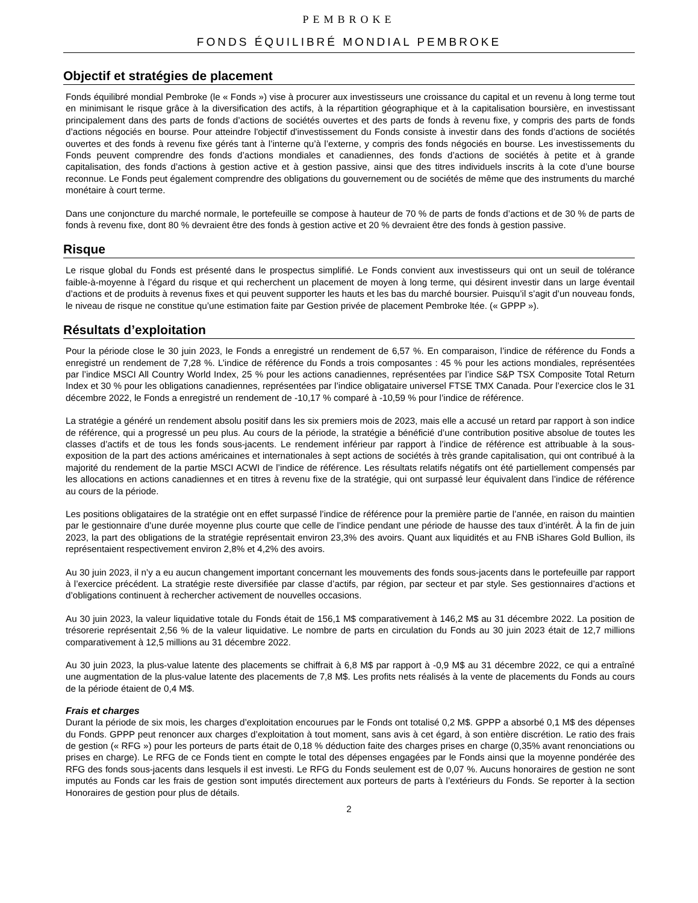PEMBROKE
FONDS ÉQUILIBRÉ MONDIAL PEMBROKE
Objectif et stratégies de placement
Fonds équilibré mondial Pembroke (le « Fonds ») vise à procurer aux investisseurs une croissance du capital et un revenu à long terme tout en minimisant le risque grâce à la diversification des actifs, à la répartition géographique et à la capitalisation boursière, en investissant principalement dans des parts de fonds d’actions de sociétés ouvertes et des parts de fonds à revenu fixe, y compris des parts de fonds d’actions négociés en bourse. Pour atteindre l'objectif d'investissement du Fonds consiste à investir dans des fonds d’actions de sociétés ouvertes et des fonds à revenu fixe gérés tant à l’interne qu’à l’externe, y compris des fonds négociés en bourse. Les investissements du Fonds peuvent comprendre des fonds d’actions mondiales et canadiennes, des fonds d’actions de sociétés à petite et à grande capitalisation, des fonds d’actions à gestion active et à gestion passive, ainsi que des titres individuels inscrits à la cote d’une bourse reconnue. Le Fonds peut également comprendre des obligations du gouvernement ou de sociétés de même que des instruments du marché monétaire à court terme.
Dans une conjoncture du marché normale, le portefeuille se compose à hauteur de 70 % de parts de fonds d’actions et de 30 % de parts de fonds à revenu fixe, dont 80 % devraient être des fonds à gestion active et 20 % devraient être des fonds à gestion passive.
Risque
Le risque global du Fonds est présenté dans le prospectus simplifié. Le Fonds convient aux investisseurs qui ont un seuil de tolérance faible-à-moyenne à l’égard du risque et qui recherchent un placement de moyen à long terme, qui désirent investir dans un large éventail d’actions et de produits à revenus fixes et qui peuvent supporter les hauts et les bas du marché boursier. Puisqu’il s’agit d’un nouveau fonds, le niveau de risque ne constitue qu’une estimation faite par Gestion privée de placement Pembroke ltée. (« GPPP »).
Résultats d’exploitation
Pour la période close le 30 juin 2023, le Fonds a enregistré un rendement de 6,57 %. En comparaison, l’indice de référence du Fonds a enregistré un rendement de 7,28 %. L’indice de référence du Fonds a trois composantes : 45 % pour les actions mondiales, représentées par l’indice MSCI All Country World Index, 25 % pour les actions canadiennes, représentées par l’indice S&P TSX Composite Total Return Index et 30 % pour les obligations canadiennes, représentées par l’indice obligataire universel FTSE TMX Canada. Pour l’exercice clos le 31 décembre 2022, le Fonds a enregistré un rendement de -10,17 % comparé à -10,59 % pour l’indice de référence.
La stratégie a généré un rendement absolu positif dans les six premiers mois de 2023, mais elle a accusé un retard par rapport à son indice de référence, qui a progressé un peu plus. Au cours de la période, la stratégie a bénéficié d’une contribution positive absolue de toutes les classes d’actifs et de tous les fonds sous-jacents. Le rendement inférieur par rapport à l’indice de référence est attribuable à la sous-exposition de la part des actions américaines et internationales à sept actions de sociétés à très grande capitalisation, qui ont contribué à la majorité du rendement de la partie MSCI ACWI de l’indice de référence. Les résultats relatifs négatifs ont été partiellement compensés par les allocations en actions canadiennes et en titres à revenu fixe de la stratégie, qui ont surpassé leur équivalent dans l’indice de référence au cours de la période.
Les positions obligataires de la stratégie ont en effet surpassé l’indice de référence pour la première partie de l’année, en raison du maintien par le gestionnaire d’une durée moyenne plus courte que celle de l’indice pendant une période de hausse des taux d’intérêt. À la fin de juin 2023, la part des obligations de la stratégie représentait environ 23,3% des avoirs. Quant aux liquidités et au FNB iShares Gold Bullion, ils représentaient respectivement environ 2,8% et 4,2% des avoirs.
Au 30 juin 2023, il n’y a eu aucun changement important concernant les mouvements des fonds sous-jacents dans le portefeuille par rapport à l’exercice précédent. La stratégie reste diversifiée par classe d’actifs, par région, par secteur et par style. Ses gestionnaires d’actions et d’obligations continuent à rechercher activement de nouvelles occasions.
Au 30 juin 2023, la valeur liquidative totale du Fonds était de 156,1 M$ comparativement à 146,2 M$ au 31 décembre 2022. La position de trésorerie représentait 2,56 % de la valeur liquidative. Le nombre de parts en circulation du Fonds au 30 juin 2023 était de 12,7 millions comparativement à 12,5 millions au 31 décembre 2022.
Au 30 juin 2023, la plus-value latente des placements se chiffrait à 6,8 M$ par rapport à -0,9 M$ au 31 décembre 2022, ce qui a entraîné une augmentation de la plus-value latente des placements de 7,8 M$. Les profits nets réalisés à la vente de placements du Fonds au cours de la période étaient de 0,4 M$.
Frais et charges
Durant la période de six mois, les charges d’exploitation encourues par le Fonds ont totalisé 0,2 M$. GPPP a absorbé 0,1 M$ des dépenses du Fonds. GPPP peut renoncer aux charges d’exploitation à tout moment, sans avis à cet égard, à son entière discrétion. Le ratio des frais de gestion (« RFG ») pour les porteurs de parts était de 0,18 % déduction faite des charges prises en charge (0,35% avant renonciations ou prises en charge). Le RFG de ce Fonds tient en compte le total des dépenses engagées par le Fonds ainsi que la moyenne pondérée des RFG des fonds sous-jacents dans lesquels il est investi. Le RFG du Fonds seulement est de 0,07 %. Aucuns honoraires de gestion ne sont imputés au Fonds car les frais de gestion sont imputés directement aux porteurs de parts à l’extérieurs du Fonds. Se reporter à la section Honoraires de gestion pour plus de détails.
2